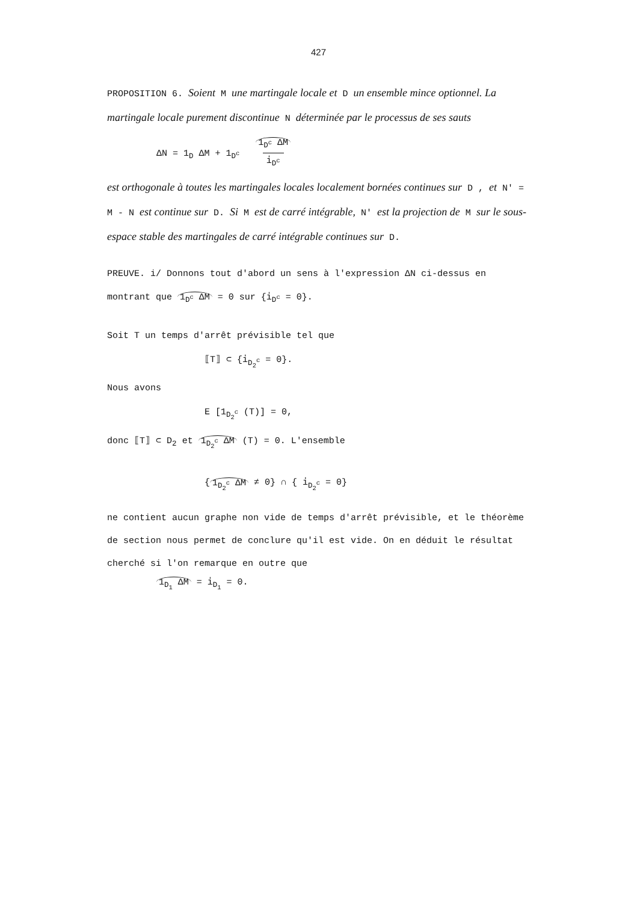427
PROPOSITION 6. Soient M une martingale locale et D un ensemble mince optionnel. La martingale locale purement discontinue N déterminée par le processus de ses sauts
ΔN = 1<sub>D</sub> ΔM + 1<sub>D<sup>c</sup></sub> 1<sub>D<sup>c</sup></sub> ΔM
i̇<sub>D<sup>c</sup></sub>
est orthogonale à toutes les martingales locales localement bornées continues sur D , et N' = M - N est continue sur D. Si M est de carré intégrable, N' est la projection de M sur le sous-espace stable des martingales de carré intégrable continues sur D.
PREUVE. i/ Donnons tout d'abord un sens à l'expression ΔN ci-dessus en montrant que 1<sub>D<sup>c</sup></sub> ΔM = 0 sur {i̇<sub>D<sup>c</sup></sub> = 0}.
Soit T un temps d'arrêt prévisible tel que
⟦T⟧ ⊂ {i̇<sub>D<sub>2</sub><sup>c</sup></sub> = 0}.
Nous avons
E [1<sub>D<sub>2</sub><sup>c</sup></sub> (T)] = 0,
donc ⟦T⟧ ⊂ D<sub>2</sub> et 1<sub>D<sub>2</sub><sup>c</sup></sub> ΔM (T) = 0. L'ensemble
{ 1<sub>D<sub>2</sub><sup>c</sup></sub> ΔM ≠ 0} ∩ { i̇<sub>D<sub>2</sub><sup>c</sup></sub> = 0}
ne contient aucun graphe non vide de temps d'arrêt prévisible, et le théorème de section nous permet de conclure qu'il est vide. On en déduit le résultat cherché si l'on remarque en outre que
1<sub>D<sub>1</sub></sub> ΔM = i̇<sub>D<sub>1</sub></sub> = 0.